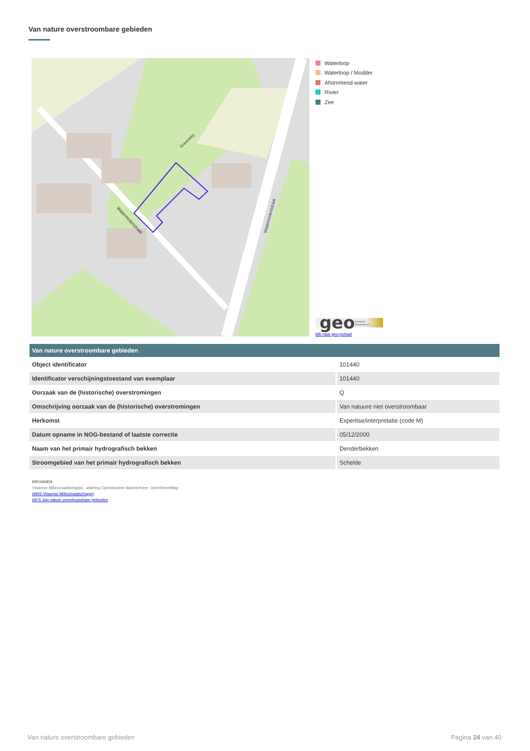Van nature overstroombare gebieden
Watermolenstraat
Watermolenstraat
Graveweg
Waterloop
Waterloop / Modder
Afstromend water
Rivier
Zee
geo Geopunt Vlaanderen
klik naar geo-portaal
| Van nature overstroombare gebieden | |
| --- | --- |
| Object identificator | 101440 |
| Identificator verschijningstoestand van exemplaar | 101440 |
| Oorzaak van de (historische) overstromingen | Q |
| Omschrijving oorzaak van de (historische) overstromingen | Van natuure niet overstroombaar |
| Herkomst | Expertise/interpretatie (code M) |
| Datum opname in NOG-bestand of laatste correctie | 05/12/2000 |
| Naam van het primair hydrografisch bekken | Denderbekken |
| Stroomgebied van het primair hydrografisch bekken | Schelde |
BRONNEN
Vlaamse Milieumaatschappij - afdeling Operationeel Waterbeheer, OpenStreetMap
WMS Vlaamse Milieumaatschappij
WFS Van nature overstroombare gebieden
Van nature overstroombare gebieden Pagina 24 van 40